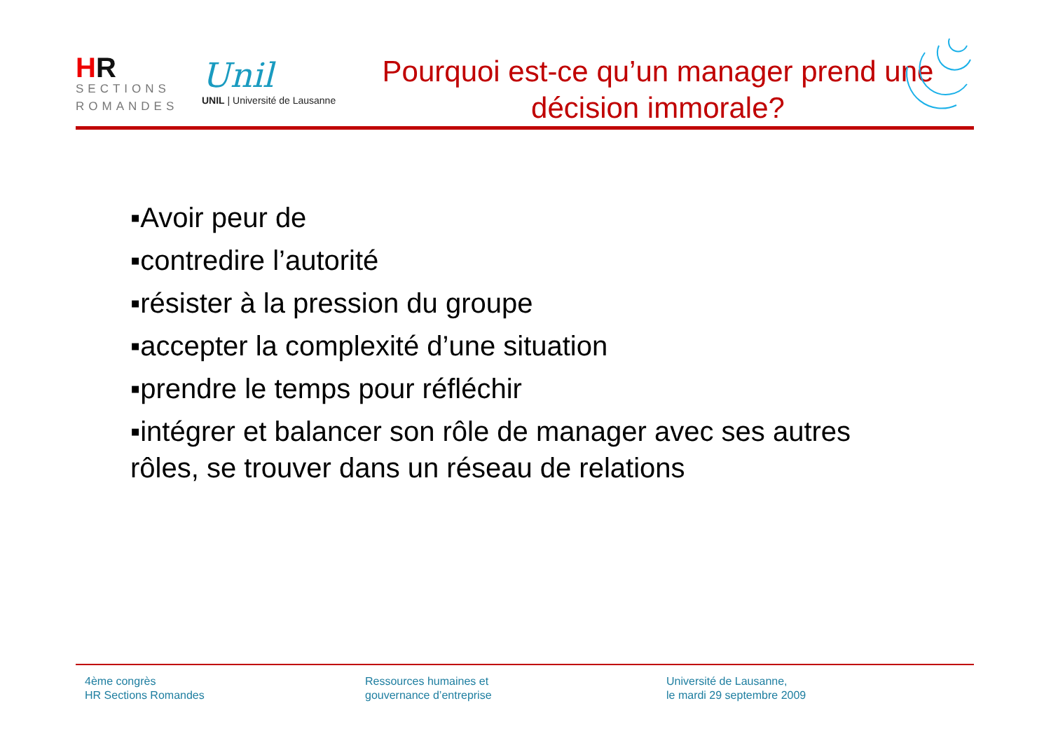HR
SECTIONS
ROMANDES
Unil
UNIL | Université de Lausanne
Pourquoi est-ce qu’un manager prend une
décision immorale?
▪Avoir peur de
▪contredire l’autorité
▪résister à la pression du groupe
▪accepter la complexité d’une situation
▪prendre le temps pour réfléchir
▪intégrer et balancer son rôle de manager avec ses autres rôles, se trouver dans un réseau de relations
4ème congrès
HR Sections Romandes
Ressources humaines et
gouvernance d’entreprise
Université de Lausanne,
le mardi 29 septembre 2009